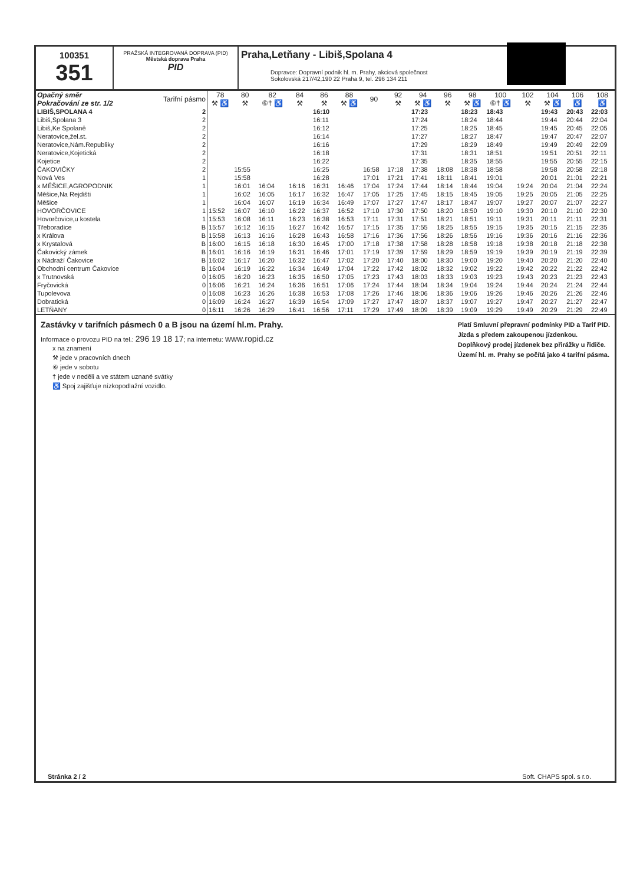100351
351
PRAŽSKÁ INTEGROVANÁ DOPRAVA (PID)
Městská doprava Praha
PID
Praha,Letňany - Libiš,Spolana 4
Dopravce: Dopravní podnik hl. m. Prahy, akciová společnost
Sokolovská 217/42,190 22 Praha 9, tel. 296 134 211
| Opačný směr Pokračování ze str. 1/2 | Tarifní pásmo | 78 ⚒ ♿ | 80 ⚒ | 82 ⑥† ♿ | 84 ⚒ | 86 ⚒ | 88 ⚒ ♿ | 90 | 92 ⚒ | 94 ⚒ ♿ | 96 ⚒ | 98 ⚒ ♿ | 100 ⑥† ♿ | 102 ⚒ | 104 ⚒ ♿ | 106 ♿ | 108 ♿ |
| --- | --- | --- | --- | --- | --- | --- | --- | --- | --- | --- | --- | --- | --- | --- | --- | --- | --- |
| LIBIŠ,SPOLANA 4 | 2 | | | | | 16:10 | | | | 17:23 | | 18:23 | 18:43 | | 19:43 | 20:43 | 22:03 |
| Libiš,Spolana 3 | 2 | | | | | 16:11 | | | | 17:24 | | 18:24 | 18:44 | | 19:44 | 20:44 | 22:04 |
| Libiš,Ke Spolaně | 2 | | | | | 16:12 | | | | 17:25 | | 18:25 | 18:45 | | 19:45 | 20:45 | 22:05 |
| Neratovice,žel.st. | 2 | | | | | 16:14 | | | | 17:27 | | 18:27 | 18:47 | | 19:47 | 20:47 | 22:07 |
| Neratovice,Nám.Republiky | 2 | | | | | 16:16 | | | | 17:29 | | 18:29 | 18:49 | | 19:49 | 20:49 | 22:09 |
| Neratovice,Kojetická | 2 | | | | | 16:18 | | | | 17:31 | | 18:31 | 18:51 | | 19:51 | 20:51 | 22:11 |
| Kojetice | 2 | | | | | 16:22 | | | | 17:35 | | 18:35 | 18:55 | | 19:55 | 20:55 | 22:15 |
| ČAKOVIČKY | 2 | | 15:55 | | | 16:25 | | 16:58 | 17:18 | 17:38 | 18:08 | 18:38 | 18:58 | | 19:58 | 20:58 | 22:18 |
| Nová Ves | 1 | | 15:58 | | | 16:28 | | 17:01 | 17:21 | 17:41 | 18:11 | 18:41 | 19:01 | | 20:01 | 21:01 | 22:21 |
| x MĚŠICE,AGROPODNIK | 1 | | 16:01 | 16:04 | 16:16 | 16:31 | 16:46 | 17:04 | 17:24 | 17:44 | 18:14 | 18:44 | 19:04 | 19:24 | 20:04 | 21:04 | 22:24 |
| Měšice,Na Rejdišti | 1 | | 16:02 | 16:05 | 16:17 | 16:32 | 16:47 | 17:05 | 17:25 | 17:45 | 18:15 | 18:45 | 19:05 | 19:25 | 20:05 | 21:05 | 22:25 |
| Měšice | 1 | | 16:04 | 16:07 | 16:19 | 16:34 | 16:49 | 17:07 | 17:27 | 17:47 | 18:17 | 18:47 | 19:07 | 19:27 | 20:07 | 21:07 | 22:27 |
| HOVORČOVICE | 1 | 15:52 | 16:07 | 16:10 | 16:22 | 16:37 | 16:52 | 17:10 | 17:30 | 17:50 | 18:20 | 18:50 | 19:10 | 19:30 | 20:10 | 21:10 | 22:30 |
| Hovorčovice,u kostela | 1 | 15:53 | 16:08 | 16:11 | 16:23 | 16:38 | 16:53 | 17:11 | 17:31 | 17:51 | 18:21 | 18:51 | 19:11 | 19:31 | 20:11 | 21:11 | 22:31 |
| Třeboradice | B | 15:57 | 16:12 | 16:15 | 16:27 | 16:42 | 16:57 | 17:15 | 17:35 | 17:55 | 18:25 | 18:55 | 19:15 | 19:35 | 20:15 | 21:15 | 22:35 |
| x Králova | B | 15:58 | 16:13 | 16:16 | 16:28 | 16:43 | 16:58 | 17:16 | 17:36 | 17:56 | 18:26 | 18:56 | 19:16 | 19:36 | 20:16 | 21:16 | 22:36 |
| x Krystalová | B | 16:00 | 16:15 | 16:18 | 16:30 | 16:45 | 17:00 | 17:18 | 17:38 | 17:58 | 18:28 | 18:58 | 19:18 | 19:38 | 20:18 | 21:18 | 22:38 |
| Čakovický zámek | B | 16:01 | 16:16 | 16:19 | 16:31 | 16:46 | 17:01 | 17:19 | 17:39 | 17:59 | 18:29 | 18:59 | 19:19 | 19:39 | 20:19 | 21:19 | 22:39 |
| x Nádraží Čakovice | B | 16:02 | 16:17 | 16:20 | 16:32 | 16:47 | 17:02 | 17:20 | 17:40 | 18:00 | 18:30 | 19:00 | 19:20 | 19:40 | 20:20 | 21:20 | 22:40 |
| Obchodní centrum Čakovice | B | 16:04 | 16:19 | 16:22 | 16:34 | 16:49 | 17:04 | 17:22 | 17:42 | 18:02 | 18:32 | 19:02 | 19:22 | 19:42 | 20:22 | 21:22 | 22:42 |
| x Trutnovská | 0 | 16:05 | 16:20 | 16:23 | 16:35 | 16:50 | 17:05 | 17:23 | 17:43 | 18:03 | 18:33 | 19:03 | 19:23 | 19:43 | 20:23 | 21:23 | 22:43 |
| Fryčovická | 0 | 16:06 | 16:21 | 16:24 | 16:36 | 16:51 | 17:06 | 17:24 | 17:44 | 18:04 | 18:34 | 19:04 | 19:24 | 19:44 | 20:24 | 21:24 | 22:44 |
| Tupolevova | 0 | 16:08 | 16:23 | 16:26 | 16:38 | 16:53 | 17:08 | 17:26 | 17:46 | 18:06 | 18:36 | 19:06 | 19:26 | 19:46 | 20:26 | 21:26 | 22:46 |
| Dobratická | 0 | 16:09 | 16:24 | 16:27 | 16:39 | 16:54 | 17:09 | 17:27 | 17:47 | 18:07 | 18:37 | 19:07 | 19:27 | 19:47 | 20:27 | 21:27 | 22:47 |
| LETŇANY | 0 | 16:11 | 16:26 | 16:29 | 16:41 | 16:56 | 17:11 | 17:29 | 17:49 | 18:09 | 18:39 | 19:09 | 19:29 | 19:49 | 20:29 | 21:29 | 22:49 |
Zastávky v tarifních pásmech 0 a B jsou na území hl.m. Prahy.
Informace o provozu PID na tel.: 296 19 18 17; na internetu: www.ropid.cz
x na znamení
⚒ jede v pracovních dnech
⑥ jede v sobotu
† jede v neděli a ve státem uznané svátky
♿ Spoj zajišťuje nízkopodlažní vozidlo.
Platí Smluvní přepravní podmínky PID a Tarif PID.
Jízda s předem zakoupenou jízdenkou.
Doplňkový prodej jízdenek bez přirážky u řidiče.
Území hl. m. Prahy se počítá jako 4 tarifní pásma.
Stránka 2 / 2 Soft. CHAPS spol. s r.o.